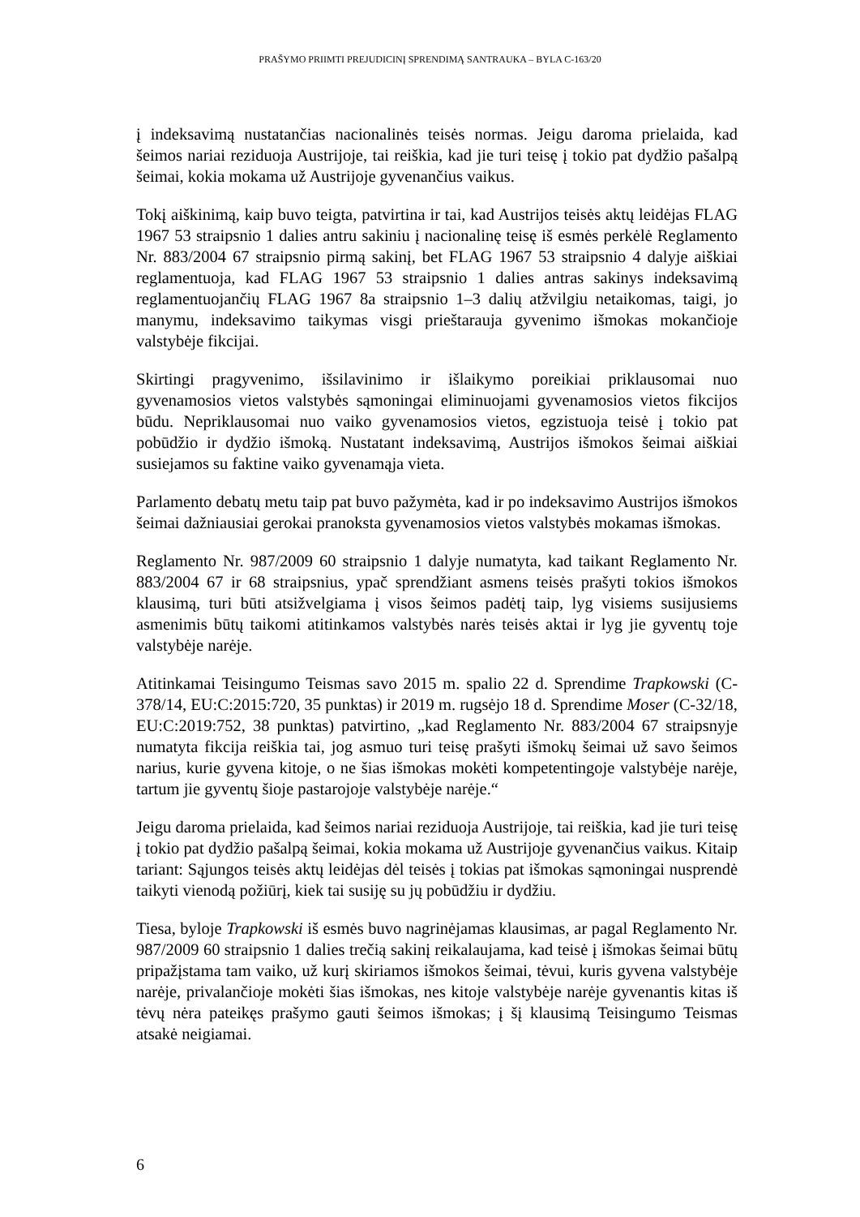PRAŠYMO PRIIMTI PREJUDICINĮ SPRENDIMĄ SANTRAUKA – BYLA C-163/20
į indeksavimą nustatančias nacionalinės teisės normas. Jeigu daroma prielaida, kad šeimos nariai reziduoja Austrijoje, tai reiškia, kad jie turi teisę į tokio pat dydžio pašalpą šeimai, kokia mokama už Austrijoje gyvenančius vaikus.
Tokį aiškinimą, kaip buvo teigta, patvirtina ir tai, kad Austrijos teisės aktų leidėjas FLAG 1967 53 straipsnio 1 dalies antru sakiniu į nacionalinę teisę iš esmės perkėlė Reglamento Nr. 883/2004 67 straipsnio pirmą sakinį, bet FLAG 1967 53 straipsnio 4 dalyje aiškiai reglamentuoja, kad FLAG 1967 53 straipsnio 1 dalies antras sakinys indeksavimą reglamentuojančių FLAG 1967 8a straipsnio 1–3 dalių atžvilgiu netaikomas, taigi, jo manymu, indeksavimo taikymas visgi prieštarauja gyvenimo išmokas mokančioje valstybėje fikcijai.
Skirtingi pragyvenimo, išsilavinimo ir išlaikymo poreikiai priklausomai nuo gyvenamosios vietos valstybės sąmoningai eliminuojami gyvenamosios vietos fikcijos būdu. Nepriklausomai nuo vaiko gyvenamosios vietos, egzistuoja teisė į tokio pat pobūdžio ir dydžio išmoką. Nustatant indeksavimą, Austrijos išmokos šeimai aiškiai susiejamos su faktine vaiko gyvenamąja vieta.
Parlamento debatų metu taip pat buvo pažymėta, kad ir po indeksavimo Austrijos išmokos šeimai dažniausiai gerokai pranoksta gyvenamosios vietos valstybės mokamas išmokas.
Reglamento Nr. 987/2009 60 straipsnio 1 dalyje numatyta, kad taikant Reglamento Nr. 883/2004 67 ir 68 straipsnius, ypač sprendžiant asmens teisės prašyti tokios išmokos klausimą, turi būti atsižvelgiama į visos šeimos padėtį taip, lyg visiems susijusiems asmenimis būtų taikomi atitinkamos valstybės narės teisės aktai ir lyg jie gyventų toje valstybėje narėje.
Atitinkamai Teisingumo Teismas savo 2015 m. spalio 22 d. Sprendime Trapkowski (C-378/14, EU:C:2015:720, 35 punktas) ir 2019 m. rugsėjo 18 d. Sprendime Moser (C-32/18, EU:C:2019:752, 38 punktas) patvirtino, „kad Reglamento Nr. 883/2004 67 straipsnyje numatyta fikcija reiškia tai, jog asmuo turi teisę prašyti išmokų šeimai už savo šeimos narius, kurie gyvena kitoje, o ne šias išmokas mokėti kompetentingoje valstybėje narėje, tartum jie gyventų šioje pastarojoje valstybėje narėje.“
Jeigu daroma prielaida, kad šeimos nariai reziduoja Austrijoje, tai reiškia, kad jie turi teisę į tokio pat dydžio pašalpą šeimai, kokia mokama už Austrijoje gyvenančius vaikus. Kitaip tariant: Sąjungos teisės aktų leidėjas dėl teisės į tokias pat išmokas sąmoningai nusprendė taikyti vienodą požiūrį, kiek tai susiję su jų pobūdžiu ir dydžiu.
Tiesa, byloje Trapkowski iš esmės buvo nagrinėjamas klausimas, ar pagal Reglamento Nr. 987/2009 60 straipsnio 1 dalies trečią sakinį reikalaujama, kad teisė į išmokas šeimai būtų pripažįstama tam vaiko, už kurį skiriamos išmokos šeimai, tėvui, kuris gyvena valstybėje narėje, privalančioje mokėti šias išmokas, nes kitoje valstybėje narėje gyvenantis kitas iš tėvų nėra pateikęs prašymo gauti šeimos išmokas; į šį klausimą Teisingumo Teismas atsakė neigiamai.
6